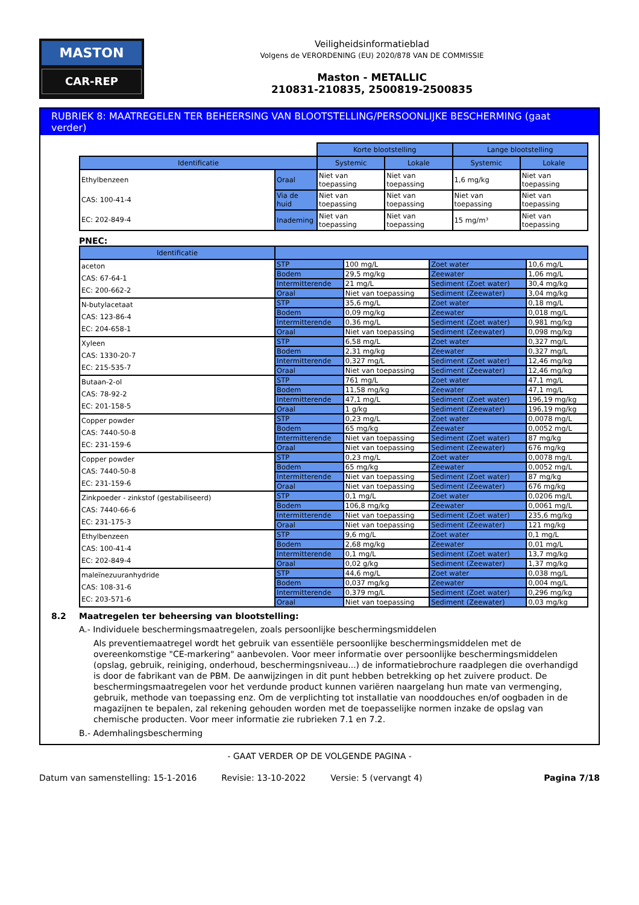MASTON
CAR-REP
Veiligheidsinformatieblad
Volgens de VERORDENING (EU) 2020/878 VAN DE COMMISSIE
Maston - METALLIC
210831-210835, 2500819-2500835
RUBRIEK 8: MAATREGELEN TER BEHEERSING VAN BLOOTSTELLING/PERSOONLIJKE BESCHERMING (gaat verder)
| | | Korte blootstelling | | Lange blootstelling | |
| Identificatie | | Systemic | Lokale | Systemic | Lokale |
| Ethylbenzeen CAS: 100-41-4 EC: 202-849-4 | Oraal | Niet van toepassing | Niet van toepassing | 1,6 mg/kg | Niet van toepassing |
| | Via de huid | Niet van toepassing | Niet van toepassing | Niet van toepassing | Niet van toepassing |
| | Inademing | Niet van toepassing | Niet van toepassing | 15 mg/m³ | Niet van toepassing |
PNEC:
| Identificatie | | | | |
| --- | --- | --- | --- | --- |
| aceton CAS: 67-64-1 EC: 200-662-2 | STP | 100 mg/L | Zoet water | 10,6 mg/L |
| | Bodem | 29,5 mg/kg | Zeewater | 1,06 mg/L |
| | Intermitterende | 21 mg/L | Sediment (Zoet water) | 30,4 mg/kg |
| | Oraal | Niet van toepassing | Sediment (Zeewater) | 3,04 mg/kg |
| N-butylacetaat CAS: 123-86-4 EC: 204-658-1 | STP | 35,6 mg/L | Zoet water | 0,18 mg/L |
| | Bodem | 0,09 mg/kg | Zeewater | 0,018 mg/L |
| | Intermitterende | 0,36 mg/L | Sediment (Zoet water) | 0,981 mg/kg |
| | Oraal | Niet van toepassing | Sediment (Zeewater) | 0,098 mg/kg |
| Xyleen CAS: 1330-20-7 EC: 215-535-7 | STP | 6,58 mg/L | Zoet water | 0,327 mg/L |
| | Bodem | 2,31 mg/kg | Zeewater | 0,327 mg/L |
| | Intermitterende | 0,327 mg/L | Sediment (Zoet water) | 12,46 mg/kg |
| | Oraal | Niet van toepassing | Sediment (Zeewater) | 12,46 mg/kg |
| Butaan-2-ol CAS: 78-92-2 EC: 201-158-5 | STP | 761 mg/L | Zoet water | 47,1 mg/L |
| | Bodem | 11,58 mg/kg | Zeewater | 47,1 mg/L |
| | Intermitterende | 47,1 mg/L | Sediment (Zoet water) | 196,19 mg/kg |
| | Oraal | 1 g/kg | Sediment (Zeewater) | 196,19 mg/kg |
| Copper powder CAS: 7440-50-8 EC: 231-159-6 | STP | 0,23 mg/L | Zoet water | 0,0078 mg/L |
| | Bodem | 65 mg/kg | Zeewater | 0,0052 mg/L |
| | Intermitterende | Niet van toepassing | Sediment (Zoet water) | 87 mg/kg |
| | Oraal | Niet van toepassing | Sediment (Zeewater) | 676 mg/kg |
| Copper powder CAS: 7440-50-8 EC: 231-159-6 | STP | 0,23 mg/L | Zoet water | 0,0078 mg/L |
| | Bodem | 65 mg/kg | Zeewater | 0,0052 mg/L |
| | Intermitterende | Niet van toepassing | Sediment (Zoet water) | 87 mg/kg |
| | Oraal | Niet van toepassing | Sediment (Zeewater) | 676 mg/kg |
| Zinkpoeder - zinkstof (gestabiliseerd) CAS: 7440-66-6 EC: 231-175-3 | STP | 0,1 mg/L | Zoet water | 0,0206 mg/L |
| | Bodem | 106,8 mg/kg | Zeewater | 0,0061 mg/L |
| | Intermitterende | Niet van toepassing | Sediment (Zoet water) | 235,6 mg/kg |
| | Oraal | Niet van toepassing | Sediment (Zeewater) | 121 mg/kg |
| Ethylbenzeen CAS: 100-41-4 EC: 202-849-4 | STP | 9,6 mg/L | Zoet water | 0,1 mg/L |
| | Bodem | 2,68 mg/kg | Zeewater | 0,01 mg/L |
| | Intermitterende | 0,1 mg/L | Sediment (Zoet water) | 13,7 mg/kg |
| | Oraal | 0,02 g/kg | Sediment (Zeewater) | 1,37 mg/kg |
| maleïnezuuranhydride CAS: 108-31-6 EC: 203-571-6 | STP | 44,6 mg/L | Zoet water | 0,038 mg/L |
| | Bodem | 0,037 mg/kg | Zeewater | 0,004 mg/L |
| | Intermitterende | 0,379 mg/L | Sediment (Zoet water) | 0,296 mg/kg |
| | Oraal | Niet van toepassing | Sediment (Zeewater) | 0,03 mg/kg |
8.2 Maatregelen ter beheersing van blootstelling:
A.- Individuele beschermingsmaatregelen, zoals persoonlijke beschermingsmiddelen
Als preventiemaatregel wordt het gebruik van essentiële persoonlijke beschermingsmiddelen met de overeenkomstige "CE-markering" aanbevolen. Voor meer informatie over persoonlijke beschermingsmiddelen (opslag, gebruik, reiniging, onderhoud, beschermingsniveau...) de informatiebrochure raadplegen die overhandigd is door de fabrikant van de PBM. De aanwijzingen in dit punt hebben betrekking op het zuivere product. De beschermingsmaatregelen voor het verdunde product kunnen variëren naargelang hun mate van vermenging, gebruik, methode van toepassing enz. Om de verplichting tot installatie van nooddouches en/of oogbaden in de magazijnen te bepalen, zal rekening gehouden worden met de toepasselijke normen inzake de opslag van chemische producten. Voor meer informatie zie rubrieken 7.1 en 7.2.
B.- Ademhalingsbescherming
- GAAT VERDER OP DE VOLGENDE PAGINA -
Datum van samenstelling: 15-1-2016 Revisie: 13-10-2022 Versie: 5 (vervangt 4) Pagina 7/18